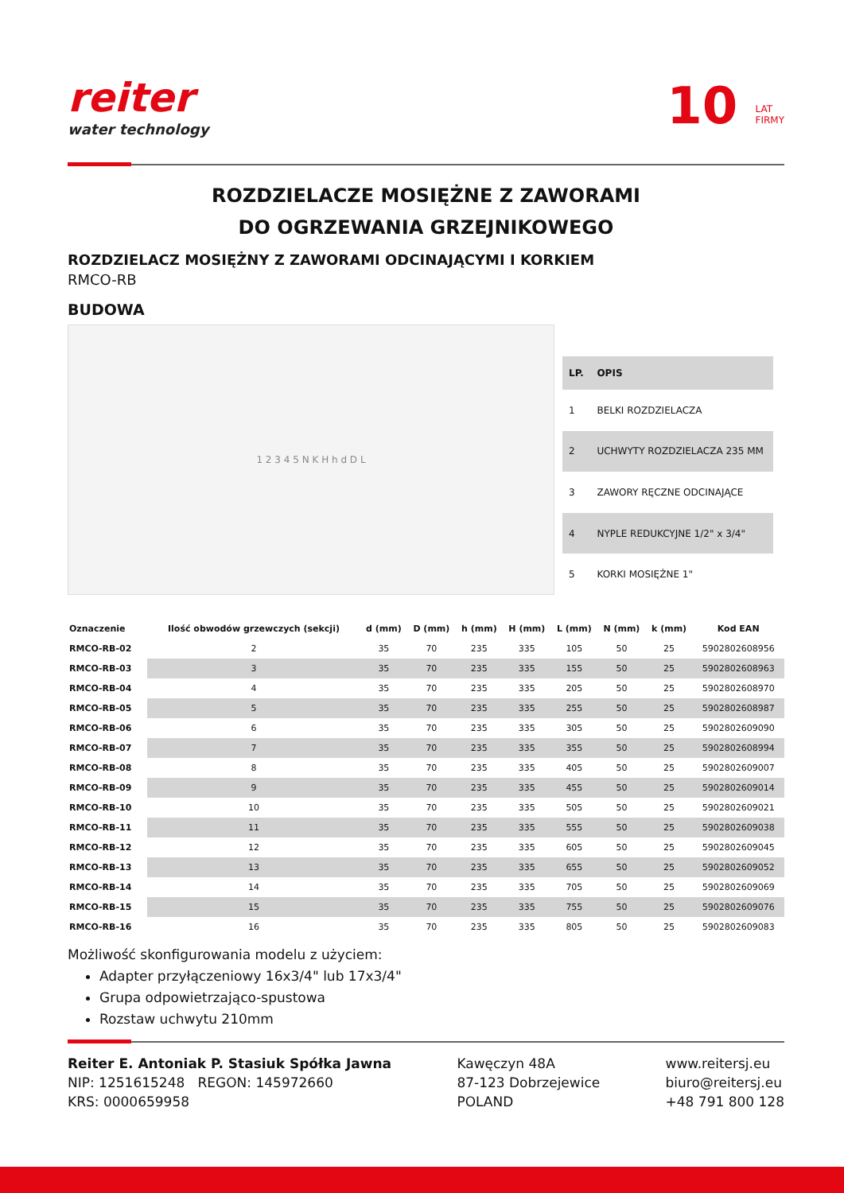reiter
water technology
10 LAT
FIRMY
ROZDZIELACZE MOSIĘŻNE Z ZAWORAMI
DO OGRZEWANIA GRZEJNIKOWEGO
ROZDZIELACZ MOSIĘŻNY Z ZAWORAMI ODCINAJĄCYMI I KORKIEM
RMCO-RB
BUDOWA
1 2 3 4 5 N K H h d D L
| LP. | OPIS |
| --- | --- |
| 1 | BELKI ROZDZIELACZA |
| 2 | UCHWYTY ROZDZIELACZA 235 MM |
| 3 | ZAWORY RĘCZNE ODCINAJĄCE |
| 4 | NYPLE REDUKCYJNE 1/2" x 3/4" |
| 5 | KORKI MOSIĘŻNE 1" |
| Oznaczenie | Ilość obwodów grzewczych (sekcji) | d (mm) | D (mm) | h (mm) | H (mm) | L (mm) | N (mm) | k (mm) | Kod EAN |
| --- | --- | --- | --- | --- | --- | --- | --- | --- | --- |
| RMCO-RB-02 | 2 | 35 | 70 | 235 | 335 | 105 | 50 | 25 | 5902802608956 |
| RMCO-RB-03 | 3 | 35 | 70 | 235 | 335 | 155 | 50 | 25 | 5902802608963 |
| RMCO-RB-04 | 4 | 35 | 70 | 235 | 335 | 205 | 50 | 25 | 5902802608970 |
| RMCO-RB-05 | 5 | 35 | 70 | 235 | 335 | 255 | 50 | 25 | 5902802608987 |
| RMCO-RB-06 | 6 | 35 | 70 | 235 | 335 | 305 | 50 | 25 | 5902802609090 |
| RMCO-RB-07 | 7 | 35 | 70 | 235 | 335 | 355 | 50 | 25 | 5902802608994 |
| RMCO-RB-08 | 8 | 35 | 70 | 235 | 335 | 405 | 50 | 25 | 5902802609007 |
| RMCO-RB-09 | 9 | 35 | 70 | 235 | 335 | 455 | 50 | 25 | 5902802609014 |
| RMCO-RB-10 | 10 | 35 | 70 | 235 | 335 | 505 | 50 | 25 | 5902802609021 |
| RMCO-RB-11 | 11 | 35 | 70 | 235 | 335 | 555 | 50 | 25 | 5902802609038 |
| RMCO-RB-12 | 12 | 35 | 70 | 235 | 335 | 605 | 50 | 25 | 5902802609045 |
| RMCO-RB-13 | 13 | 35 | 70 | 235 | 335 | 655 | 50 | 25 | 5902802609052 |
| RMCO-RB-14 | 14 | 35 | 70 | 235 | 335 | 705 | 50 | 25 | 5902802609069 |
| RMCO-RB-15 | 15 | 35 | 70 | 235 | 335 | 755 | 50 | 25 | 5902802609076 |
| RMCO-RB-16 | 16 | 35 | 70 | 235 | 335 | 805 | 50 | 25 | 5902802609083 |
Możliwość skonfigurowania modelu z użyciem:
Adapter przyłączeniowy 16x3/4" lub 17x3/4"
Grupa odpowietrzająco-spustowa
Rozstaw uchwytu 210mm
Reiter E. Antoniak P. Stasiuk Spółka Jawna
NIP: 1251615248 REGON: 145972660
KRS: 0000659958
Kawęczyn 48A
87-123 Dobrzejewice
POLAND
www.reitersj.eu
biuro@reitersj.eu
+48 791 800 128